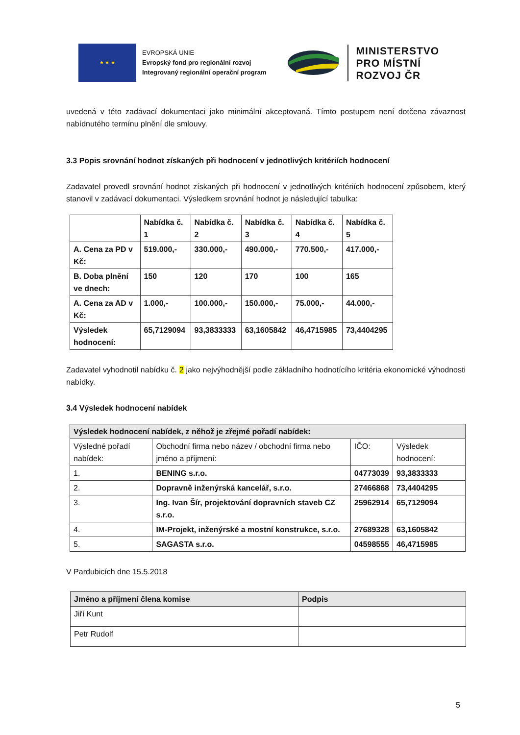★ ★ ★
EVROPSKÁ UNIE
Evropský fond pro regionální rozvoj
Integrovaný regionální operační program
MINISTERSTVO
PRO MÍSTNÍ
ROZVOJ ČR
uvedená v této zadávací dokumentaci jako minimální akceptovaná. Tímto postupem není dotčena závaznost nabídnutého termínu plnění dle smlouvy.
3.3 Popis srovnání hodnot získaných při hodnocení v jednotlivých kritériích hodnocení
Zadavatel provedl srovnání hodnot získaných při hodnocení v jednotlivých kritériích hodnocení způsobem, který stanovil v zadávací dokumentaci. Výsledkem srovnání hodnot je následující tabulka:
| | Nabídka č. 1 | Nabídka č. 2 | Nabídka č. 3 | Nabídka č. 4 | Nabídka č. 5 |
| A. Cena za PD v Kč: | 519.000,- | 330.000,- | 490.000,- | 770.500,- | 417.000,- |
| B. Doba plnění ve dnech: | 150 | 120 | 170 | 100 | 165 |
| A. Cena za AD v Kč: | 1.000,- | 100.000,- | 150.000,- | 75.000,- | 44.000,- |
| Výsledek hodnocení: | 65,7129094 | 93,3833333 | 63,1605842 | 46,4715985 | 73,4404295 |
Zadavatel vyhodnotil nabídku č. 2 jako nejvýhodnější podle základního hodnotícího kritéria ekonomické výhodnosti nabídky.
3.4 Výsledek hodnocení nabídek
| Výsledek hodnocení nabídek, z něhož je zřejmé pořadí nabídek: | | | |
| --- | --- | --- | --- |
| Výsledné pořadí nabídek: | Obchodní firma nebo název / obchodní firma nebo jméno a příjmení: | IČO: | Výsledek hodnocení: |
| 1. | BENING s.r.o. | 04773039 | 93,3833333 |
| 2. | Dopravně inženýrská kancelář, s.r.o. | 27466868 | 73,4404295 |
| 3. | Ing. Ivan Šír, projektování dopravních staveb CZ s.r.o. | 25962914 | 65,7129094 |
| 4. | IM-Projekt, inženýrské a mostní konstrukce, s.r.o. | 27689328 | 63,1605842 |
| 5. | SAGASTA s.r.o. | 04598555 | 46,4715985 |
V Pardubicích dne 15.5.2018
| Jméno a příjmení člena komise | Podpis |
| --- | --- |
| Jiří Kunt | |
| Petr Rudolf | |
5